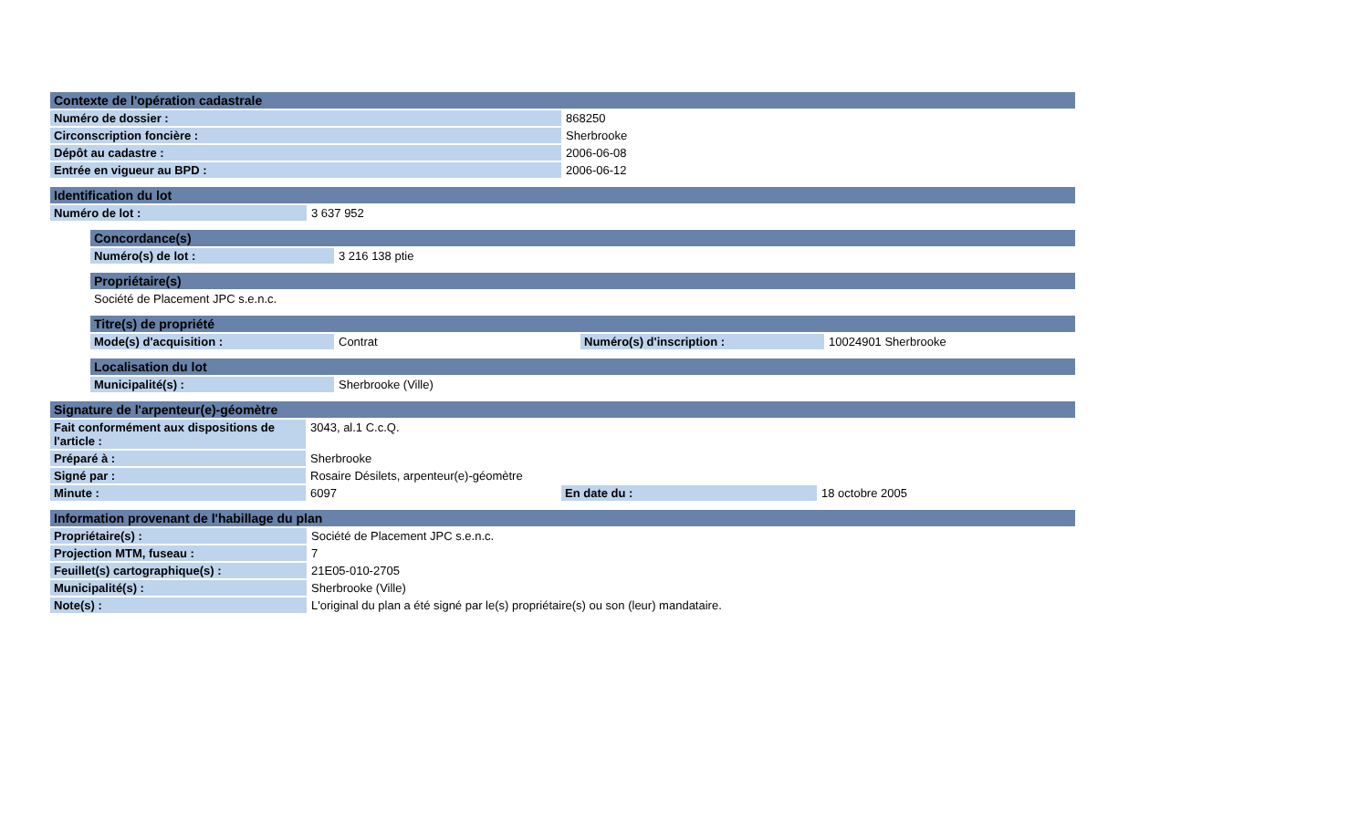| Contexte de l'opération cadastrale | |
| --- | --- |
| Numéro de dossier : | 868250 |
| Circonscription foncière : | Sherbrooke |
| Dépôt au cadastre : | 2006-06-08 |
| Entrée en vigueur au BPD : | 2006-06-12 |
| Identification du lot | |
| --- | --- |
| Numéro de lot : | 3 637 952 |
| Concordance(s) | |
| --- | --- |
| Numéro(s) de lot : | 3 216 138 ptie |
| Propriétaire(s) |
| --- |
| Société de Placement JPC s.e.n.c. |
| Titre(s) de propriété | | | |
| --- | --- | --- | --- |
| Mode(s) d'acquisition : | Contrat | Numéro(s) d'inscription : | 10024901 Sherbrooke |
| Localisation du lot | |
| --- | --- |
| Municipalité(s) : | Sherbrooke (Ville) |
| Signature de l'arpenteur(e)-géomètre | | | |
| --- | --- | --- | --- |
| Fait conformément aux dispositions de l'article : | 3043, al.1 C.c.Q. | | |
| Préparé à : | Sherbrooke | | |
| Signé par : | Rosaire Désilets, arpenteur(e)-géomètre | | |
| Minute : | 6097 | En date du : | 18 octobre 2005 |
| Information provenant de l'habillage du plan | |
| --- | --- |
| Propriétaire(s) : | Société de Placement JPC s.e.n.c. |
| Projection MTM, fuseau : | 7 |
| Feuillet(s) cartographique(s) : | 21E05-010-2705 |
| Municipalité(s) : | Sherbrooke (Ville) |
| Note(s) : | L'original du plan a été signé par le(s) propriétaire(s) ou son (leur) mandataire. |